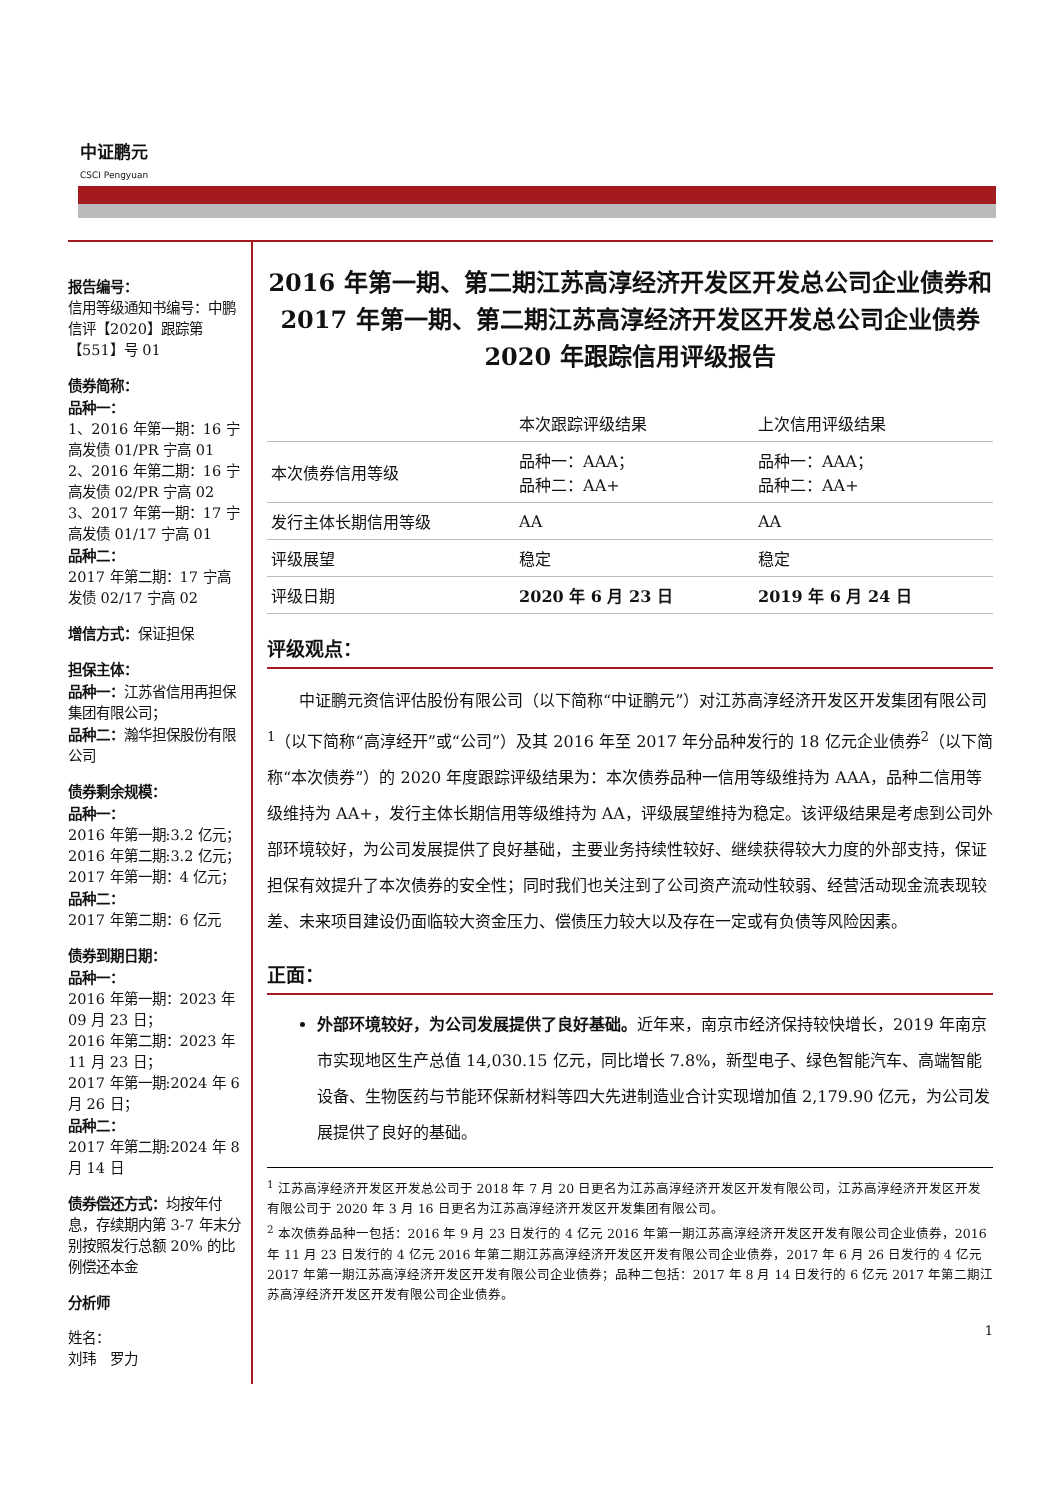中证鹏元
CSCI Pengyuan
报告编号：
信用等级通知书编号：中鹏信评【2020】跟踪第【551】号 01
债券简称：
品种一：
1、2016 年第一期：16 宁高发债 01/PR 宁高 01
2、2016 年第二期：16 宁高发债 02/PR 宁高 02
3、2017 年第一期：17 宁高发债 01/17 宁高 01
品种二：
2017 年第二期：17 宁高发债 02/17 宁高 02
增信方式：保证担保
担保主体：
品种一：江苏省信用再担保集团有限公司；
品种二：瀚华担保股份有限公司
债券剩余规模：
品种一：
2016 年第一期:3.2 亿元；
2016 年第二期:3.2 亿元；
2017 年第一期：4 亿元；
品种二：
2017 年第二期：6 亿元
债券到期日期：
品种一：
2016 年第一期：2023 年 09 月 23 日；
2016 年第二期：2023 年 11 月 23 日；
2017 年第一期:2024 年 6 月 26 日；
品种二：
2017 年第二期:2024 年 8 月 14 日
债券偿还方式：均按年付息，存续期内第 3-7 年末分别按照发行总额 20% 的比例偿还本金
分析师
姓名：
刘玮　罗力
2016 年第一期、第二期江苏高淳经济开发区开发总公司企业债券和 2017 年第一期、第二期江苏高淳经济开发区开发总公司企业债券 2020 年跟踪信用评级报告
| | 本次跟踪评级结果 | 上次信用评级结果 |
| --- | --- | --- |
| 本次债券信用等级 | 品种一：AAA； 品种二：AA+ | 品种一：AAA； 品种二：AA+ |
| 发行主体长期信用等级 | AA | AA |
| 评级展望 | 稳定 | 稳定 |
| 评级日期 | 2020 年 6 月 23 日 | 2019 年 6 月 24 日 |
评级观点：
中证鹏元资信评估股份有限公司（以下简称“中证鹏元”）对江苏高淳经济开发区开发集团有限公司<sup>1</sup>（以下简称“高淳经开”或“公司”）及其 2016 年至 2017 年分品种发行的 18 亿元企业债券<sup>2</sup>（以下简称“本次债券”）的 2020 年度跟踪评级结果为：本次债券品种一信用等级维持为 AAA，品种二信用等级维持为 AA+，发行主体长期信用等级维持为 AA，评级展望维持为稳定。该评级结果是考虑到公司外部环境较好，为公司发展提供了良好基础，主要业务持续性较好、继续获得较大力度的外部支持，保证担保有效提升了本次债券的安全性；同时我们也关注到了公司资产流动性较弱、经营活动现金流表现较差、未来项目建设仍面临较大资金压力、偿债压力较大以及存在一定或有负债等风险因素。
正面：
外部环境较好，为公司发展提供了良好基础。近年来，南京市经济保持较快增长，2019 年南京市实现地区生产总值 14,030.15 亿元，同比增长 7.8%，新型电子、绿色智能汽车、高端智能设备、生物医药与节能环保新材料等四大先进制造业合计实现增加值 2,179.90 亿元，为公司发展提供了良好的基础。
<sup>1</sup> 江苏高淳经济开发区开发总公司于 2018 年 7 月 20 日更名为江苏高淳经济开发区开发有限公司，江苏高淳经济开发区开发有限公司于 2020 年 3 月 16 日更名为江苏高淳经济开发区开发集团有限公司。
<sup>2</sup> 本次债券品种一包括：2016 年 9 月 23 日发行的 4 亿元 2016 年第一期江苏高淳经济开发区开发有限公司企业债券，2016 年 11 月 23 日发行的 4 亿元 2016 年第二期江苏高淳经济开发区开发有限公司企业债券，2017 年 6 月 26 日发行的 4 亿元 2017 年第一期江苏高淳经济开发区开发有限公司企业债券；品种二包括：2017 年 8 月 14 日发行的 6 亿元 2017 年第二期江苏高淳经济开发区开发有限公司企业债券。
1